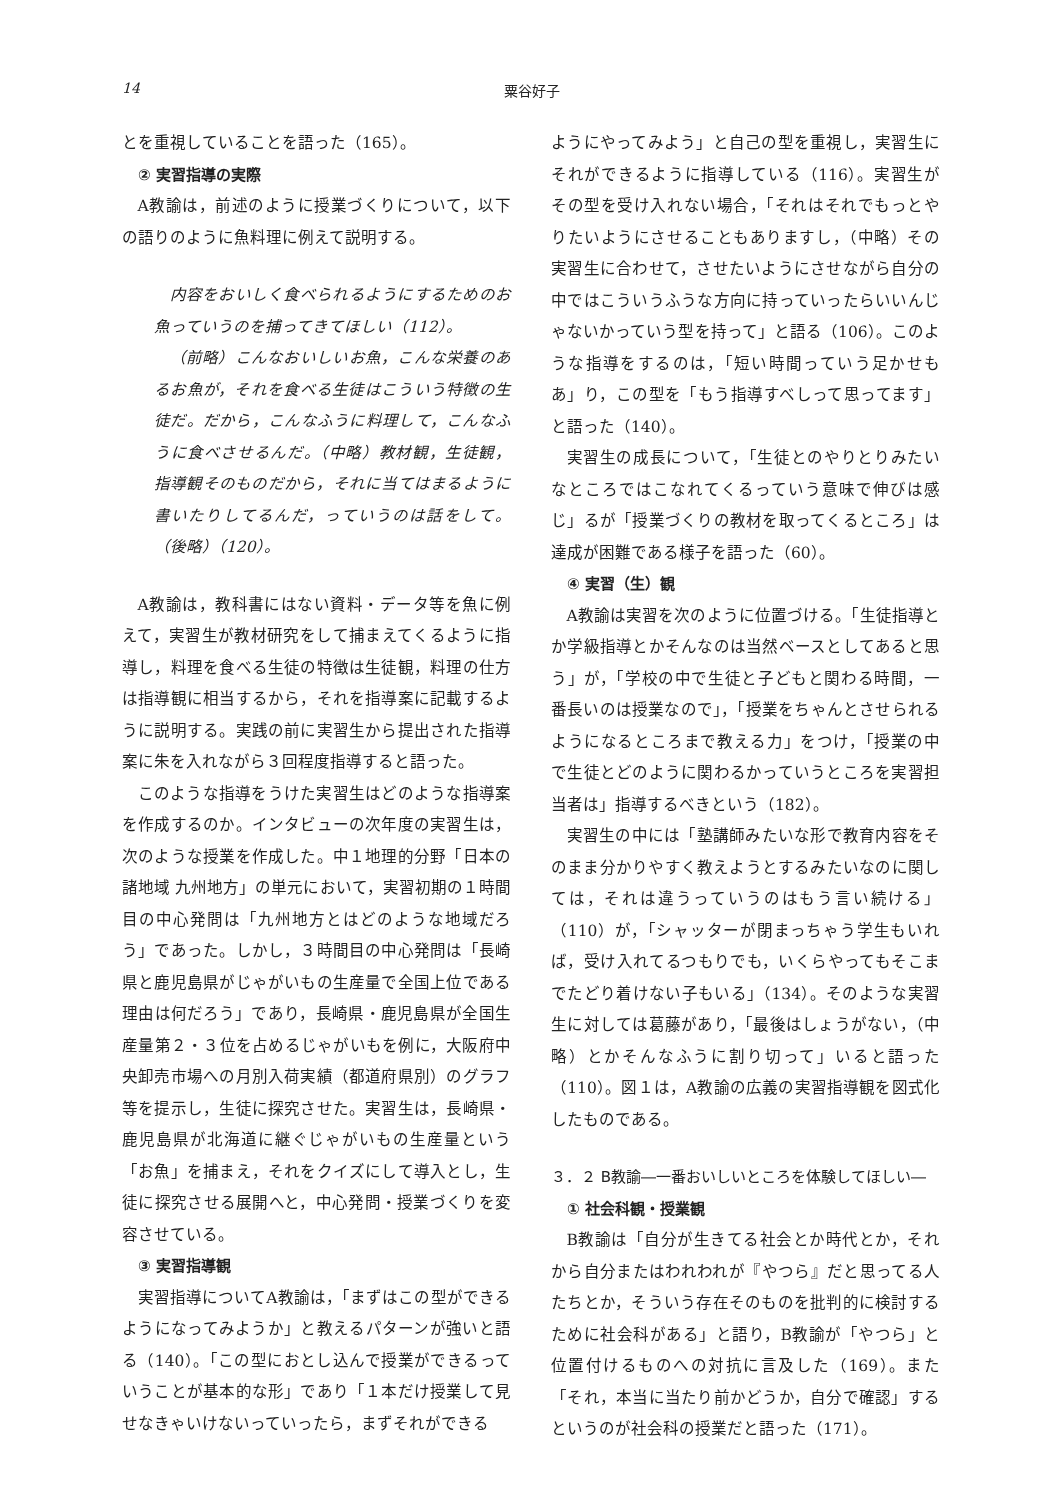14 粟谷好子
とを重視していることを語った（165）。
② 実習指導の実際
A教諭は，前述のように授業づくりについて，以下の語りのように魚料理に例えて説明する。
内容をおいしく食べられるようにするためのお魚っていうのを捕ってきてほしい（112）。
（前略）こんなおいしいお魚，こんな栄養のあるお魚が，それを食べる生徒はこういう特徴の生徒だ。だから，こんなふうに料理して，こんなふうに食べさせるんだ。（中略）教材観，生徒観，指導観そのものだから，それに当てはまるように書いたりしてるんだ，っていうのは話をして。（後略）（120）。
A教諭は，教科書にはない資料・データ等を魚に例えて，実習生が教材研究をして捕まえてくるように指導し，料理を食べる生徒の特徴は生徒観，料理の仕方は指導観に相当するから，それを指導案に記載するように説明する。実践の前に実習生から提出された指導案に朱を入れながら３回程度指導すると語った。
このような指導をうけた実習生はどのような指導案を作成するのか。インタビューの次年度の実習生は，次のような授業を作成した。中１地理的分野「日本の諸地域 九州地方」の単元において，実習初期の１時間目の中心発問は「九州地方とはどのような地域だろう」であった。しかし，３時間目の中心発問は「長崎県と鹿児島県がじゃがいもの生産量で全国上位である理由は何だろう」であり，長崎県・鹿児島県が全国生産量第２・３位を占めるじゃがいもを例に，大阪府中央卸売市場への月別入荷実績（都道府県別）のグラフ等を提示し，生徒に探究させた。実習生は，長崎県・鹿児島県が北海道に継ぐじゃがいもの生産量という「お魚」を捕まえ，それをクイズにして導入とし，生徒に探究させる展開へと，中心発問・授業づくりを変容させている。
③ 実習指導観
実習指導についてA教諭は，「まずはこの型ができるようになってみようか」と教えるパターンが強いと語る（140）。「この型におとし込んで授業ができるっていうことが基本的な形」であり「１本だけ授業して見せなきゃいけないっていったら，まずそれができる
ようにやってみよう」と自己の型を重視し，実習生にそれができるように指導している（116）。実習生がその型を受け入れない場合，「それはそれでもっとやりたいようにさせることもありますし，（中略）その実習生に合わせて，させたいようにさせながら自分の中ではこういうふうな方向に持っていったらいいんじゃないかっていう型を持って」と語る（106）。このような指導をするのは，「短い時間っていう足かせもあ」り，この型を「もう指導すべしって思ってます」と語った（140）。
実習生の成長について，「生徒とのやりとりみたいなところではこなれてくるっていう意味で伸びは感じ」るが「授業づくりの教材を取ってくるところ」は達成が困難である様子を語った（60）。
④ 実習（生）観
A教諭は実習を次のように位置づける。「生徒指導とか学級指導とかそんなのは当然ベースとしてあると思う」が，「学校の中で生徒と子どもと関わる時間，一番長いのは授業なので」，「授業をちゃんとさせられるようになるところまで教える力」をつけ，「授業の中で生徒とどのように関わるかっていうところを実習担当者は」指導するべきという（182）。
実習生の中には「塾講師みたいな形で教育内容をそのまま分かりやすく教えようとするみたいなのに関しては，それは違うっていうのはもう言い続ける」（110）が，「シャッターが閉まっちゃう学生もいれば，受け入れてるつもりでも，いくらやってもそこまでたどり着けない子もいる」（134）。そのような実習生に対しては葛藤があり，「最後はしょうがない，（中略）とかそんなふうに割り切って」いると語った（110）。図１は，A教諭の広義の実習指導観を図式化したものである。
３．２ B教諭―一番おいしいところを体験してほしい―
① 社会科観・授業観
B教諭は「自分が生きてる社会とか時代とか，それから自分またはわれわれが『やつら』だと思ってる人たちとか，そういう存在そのものを批判的に検討するために社会科がある」と語り，B教諭が「やつら」と位置付けるものへの対抗に言及した（169）。また「それ，本当に当たり前かどうか，自分で確認」するというのが社会科の授業だと語った（171）。